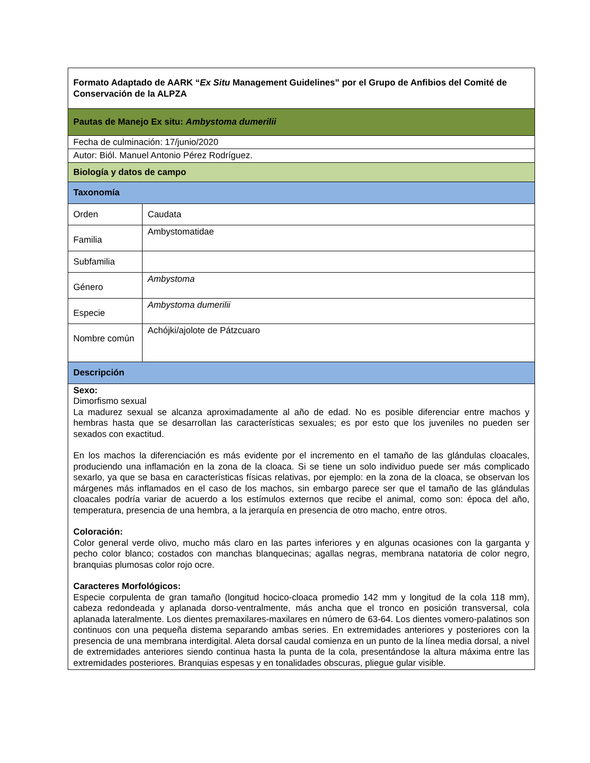| Formato Adaptado de AARK “ Ex Situ Management Guidelines” por el Grupo de Anfibios del Comité de Conservación de la ALPZA | |
| Pautas de Manejo Ex situ: Ambystoma dumerilii | |
| Fecha de culminación: 17/junio/2020 | |
| Autor: Biól. Manuel Antonio Pérez Rodríguez. | |
| Biología y datos de campo | |
| Taxonomía | |
| Orden | Caudata |
| Familia | Ambystomatidae |
| Subfamilia | |
| Género | Ambystoma |
| Especie | Ambystoma dumerilii |
| Nombre común | Achójki/ajolote de Pátzcuaro |
| Descripción | |
| Sexo: Dimorfismo sexual La madurez sexual se alcanza aproximadamente al año de edad. No es posible diferenciar entre machos y hembras hasta que se desarrollan las características sexuales; es por esto que los juveniles no pueden ser sexados con exactitud. En los machos la diferenciación es más evidente por el incremento en el tamaño de las glándulas cloacales, produciendo una inflamación en la zona de la cloaca. Si se tiene un solo individuo puede ser más complicado sexarlo, ya que se basa en características físicas relativas, por ejemplo: en la zona de la cloaca, se observan los márgenes más inflamados en el caso de los machos, sin embargo parece ser que el tamaño de las glándulas cloacales podría variar de acuerdo a los estímulos externos que recibe el animal, como son: época del año, temperatura, presencia de una hembra, a la jerarquía en presencia de otro macho, entre otros. Coloración: Color general verde olivo, mucho más claro en las partes inferiores y en algunas ocasiones con la garganta y pecho color blanco; costados con manchas blanquecinas; agallas negras, membrana natatoria de color negro, branquias plumosas color rojo ocre. Caracteres Morfológicos: Especie corpulenta de gran tamaño (longitud hocico-cloaca promedio 142 mm y longitud de la cola 118 mm), cabeza redondeada y aplanada dorso-ventralmente, más ancha que el tronco en posición transversal, cola aplanada lateralmente. Los dientes premaxilares-maxilares en número de 63-64. Los dientes vomero-palatinos son continuos con una pequeña distema separando ambas series. En extremidades anteriores y posteriores con la presencia de una membrana interdigital. Aleta dorsal caudal comienza en un punto de la línea media dorsal, a nivel de extremidades anteriores siendo continua hasta la punta de la cola, presentándose la altura máxima entre las extremidades posteriores. Branquias espesas y en tonalidades obscuras, pliegue gular visible. | |